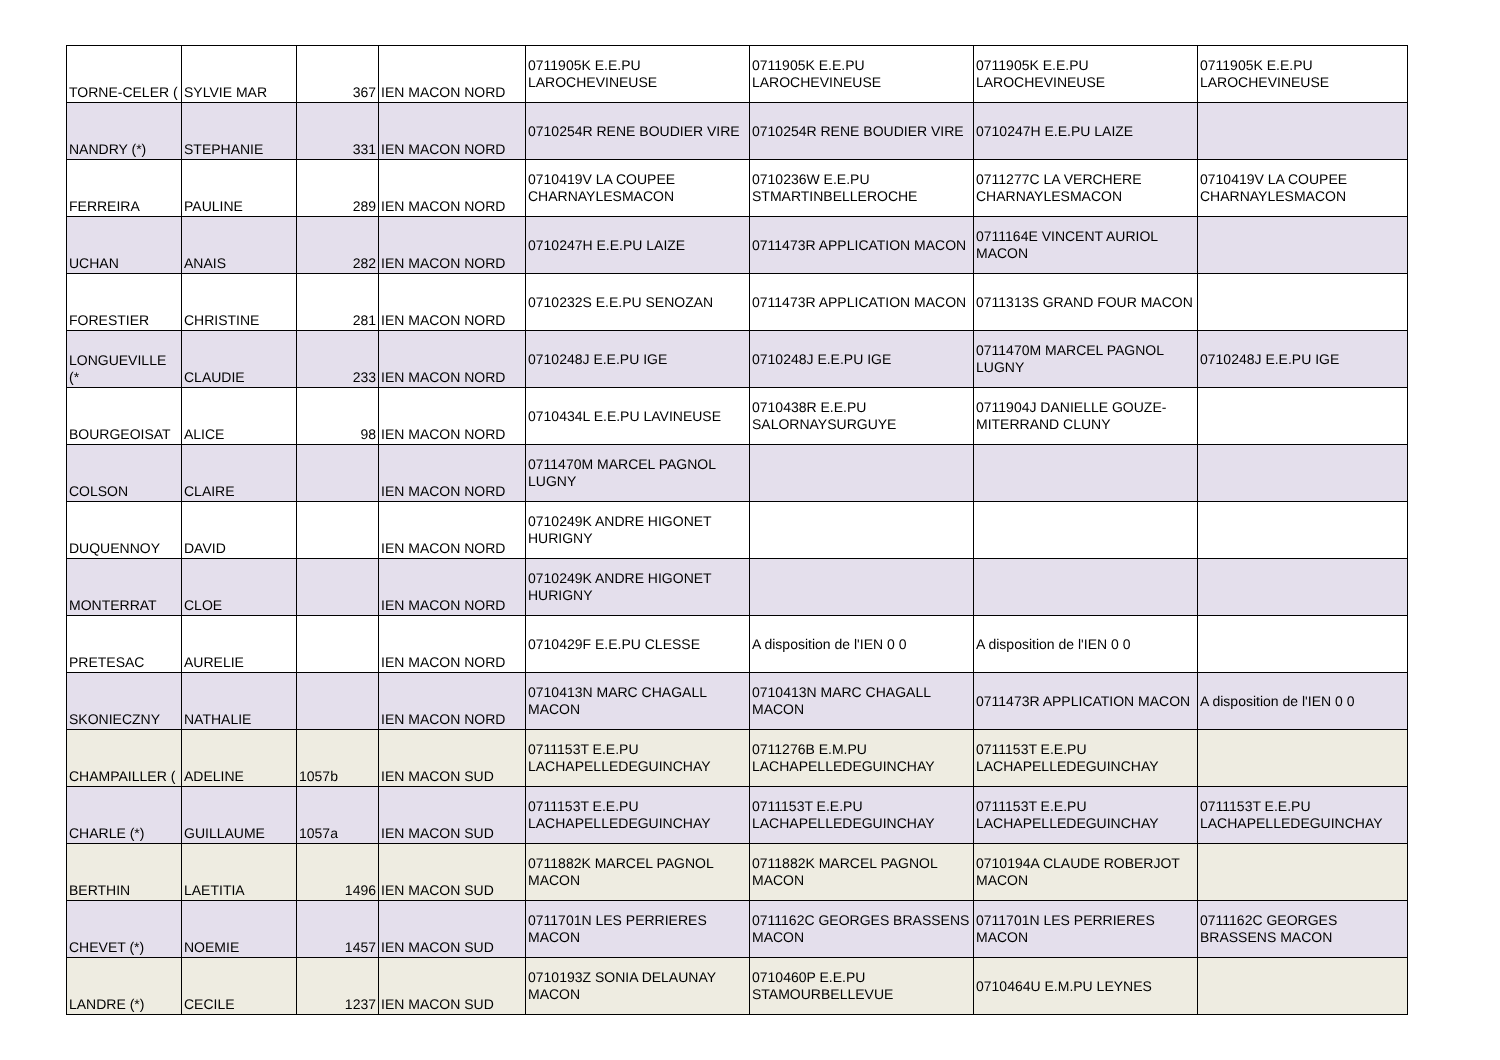| TORNE-CELER ( | SYLVIE MAR | 367 | IEN MACON NORD | 0711905K E.E.PU LAROCHEVINEUSE | 0711905K E.E.PU LAROCHEVINEUSE | 0711905K E.E.PU LAROCHEVINEUSE | 0711905K E.E.PU LAROCHEVINEUSE |
| NANDRY (*) | STEPHANIE | 331 | IEN MACON NORD | 0710254R RENE BOUDIER VIRE | 0710254R RENE BOUDIER VIRE | 0710247H E.E.PU LAIZE | |
| FERREIRA | PAULINE | 289 | IEN MACON NORD | 0710419V LA COUPEE CHARNAYLESMACON | 0710236W E.E.PU STMARTINBELLEROCHE | 0711277C LA VERCHERE CHARNAYLESMACON | 0710419V LA COUPEE CHARNAYLESMACON |
| UCHAN | ANAIS | 282 | IEN MACON NORD | 0710247H E.E.PU LAIZE | 0711473R APPLICATION MACON | 0711164E VINCENT AURIOL MACON | |
| FORESTIER | CHRISTINE | 281 | IEN MACON NORD | 0710232S E.E.PU SENOZAN | 0711473R APPLICATION MACON | 0711313S GRAND FOUR MACON | |
| LONGUEVILLE (* | CLAUDIE | 233 | IEN MACON NORD | 0710248J E.E.PU IGE | 0710248J E.E.PU IGE | 0711470M MARCEL PAGNOL LUGNY | 0710248J E.E.PU IGE |
| BOURGEOISAT | ALICE | 98 | IEN MACON NORD | 0710434L E.E.PU LAVINEUSE | 0710438R E.E.PU SALORNAYSURGUYE | 0711904J DANIELLE GOUZE-MITERRAND CLUNY | |
| COLSON | CLAIRE | | IEN MACON NORD | 0711470M MARCEL PAGNOL LUGNY | | | |
| DUQUENNOY | DAVID | | IEN MACON NORD | 0710249K ANDRE HIGONET HURIGNY | | | |
| MONTERRAT | CLOE | | IEN MACON NORD | 0710249K ANDRE HIGONET HURIGNY | | | |
| PRETESAC | AURELIE | | IEN MACON NORD | 0710429F E.E.PU CLESSE | A disposition de l'IEN 0 0 | A disposition de l'IEN 0 0 | |
| SKONIECZNY | NATHALIE | | IEN MACON NORD | 0710413N MARC CHAGALL MACON | 0710413N MARC CHAGALL MACON | 0711473R APPLICATION MACON | A disposition de l'IEN 0 0 |
| CHAMPAILLER ( | ADELINE | 1057b | IEN MACON SUD | 0711153T E.E.PU LACHAPELLEDEGUINCHAY | 0711276B E.M.PU LACHAPELLEDEGUINCHAY | 0711153T E.E.PU LACHAPELLEDEGUINCHAY | |
| CHARLE (*) | GUILLAUME | 1057a | IEN MACON SUD | 0711153T E.E.PU LACHAPELLEDEGUINCHAY | 0711153T E.E.PU LACHAPELLEDEGUINCHAY | 0711153T E.E.PU LACHAPELLEDEGUINCHAY | 0711153T E.E.PU LACHAPELLEDEGUINCHAY |
| BERTHIN | LAETITIA | 1496 | IEN MACON SUD | 0711882K MARCEL PAGNOL MACON | 0711882K MARCEL PAGNOL MACON | 0710194A CLAUDE ROBERJOT MACON | |
| CHEVET (*) | NOEMIE | 1457 | IEN MACON SUD | 0711701N LES PERRIERES MACON | 0711162C GEORGES BRASSENS MACON | 0711701N LES PERRIERES MACON | 0711162C GEORGES BRASSENS MACON |
| LANDRE (*) | CECILE | 1237 | IEN MACON SUD | 0710193Z SONIA DELAUNAY MACON | 0710460P E.E.PU STAMOURBELLEVUE | 0710464U E.M.PU LEYNES | |